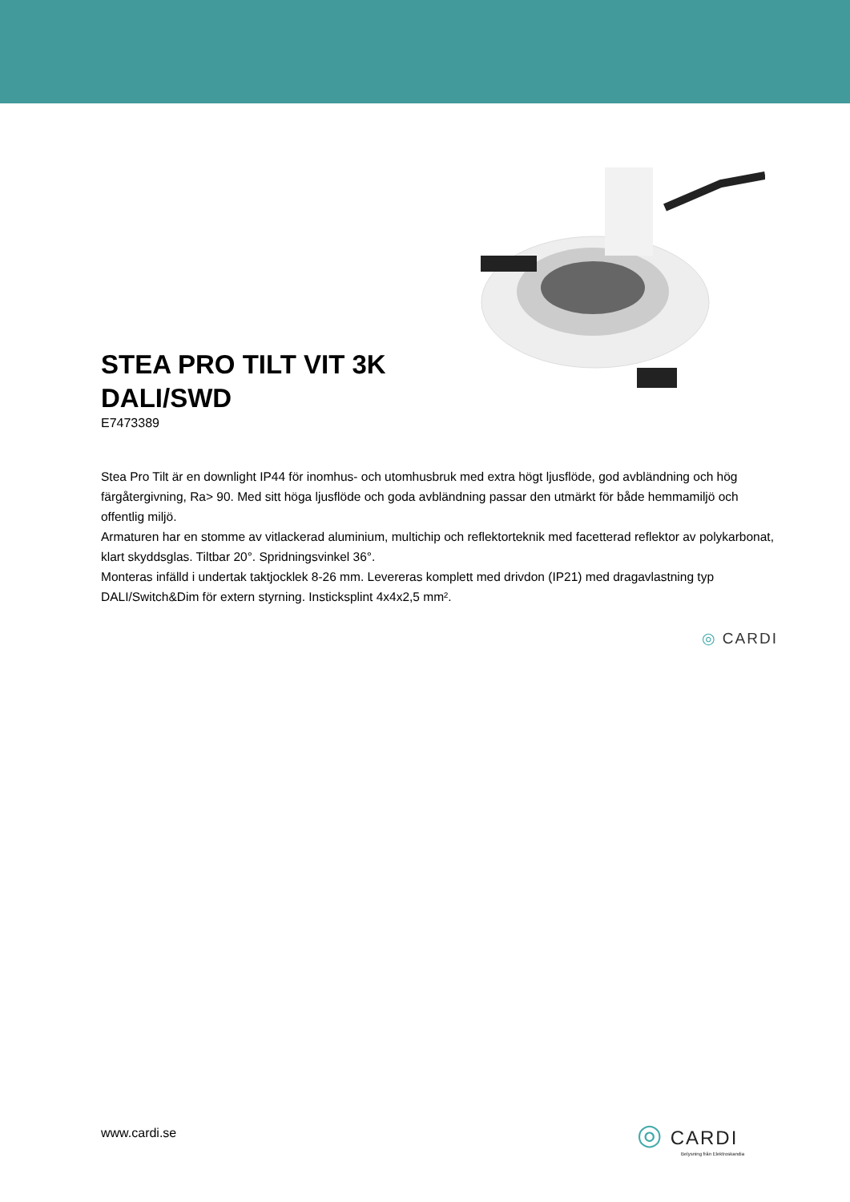STEA PRO TILT VIT 3K
DALI/SWD
E7473389
Stea Pro Tilt är en downlight IP44 för inomhus- och utomhusbruk med extra högt ljusflöde, god avbländning och hög färgåtergivning, Ra> 90. Med sitt höga ljusflöde och goda avbländning passar den utmärkt för både hemmamiljö och offentlig miljö.
Armaturen har en stomme av vitlackerad aluminium, multichip och reflektorteknik med facetterad reflektor av polykarbonat, klart skyddsglas. Tiltbar 20°. Spridningsvinkel 36°.
Monteras infälld i undertak taktjocklek 8-26 mm. Levereras komplett med drivdon (IP21) med dragavlastning typ DALI/Switch&Dim för extern styrning. Insticksplint 4x4x2,5 mm².
◎ CARDI
www.cardi.se
◎ CARDI
Belysning från Elektroskandia